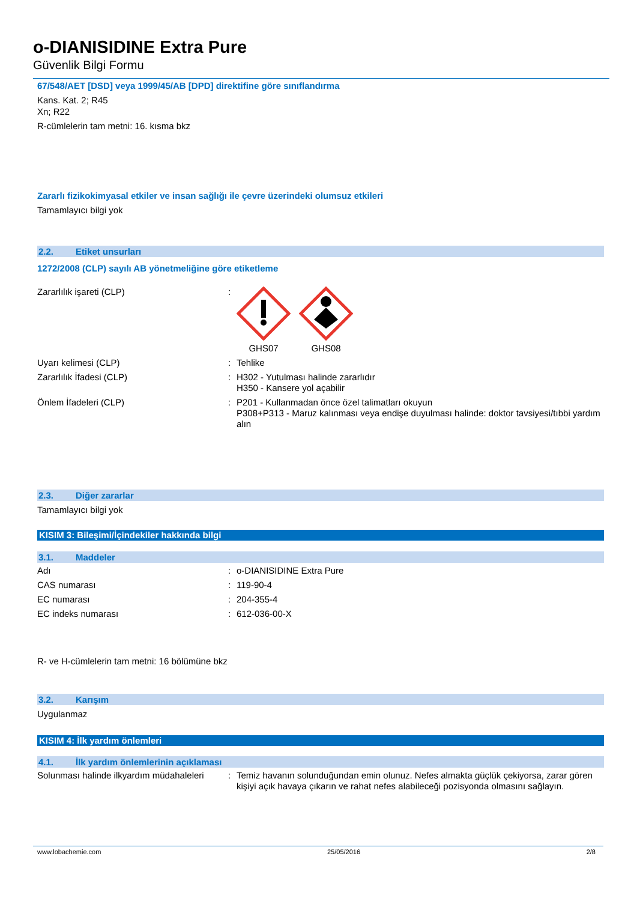o-DIANISIDINE Extra Pure
Güvenlik Bilgi Formu
67/548/AET [DSD] veya 1999/45/AB [DPD] direktifine göre sınıflandırma
Kans. Kat. 2; R45
Xn; R22
R-cümlelerin tam metni: 16. kısma bkz
Zararlı fizikokimyasal etkiler ve insan sağlığı ile çevre üzerindeki olumsuz etkileri
Tamamlayıcı bilgi yok
2.2. Etiket unsurları
1272/2008 (CLP) sayılı AB yönetmeliğine göre etiketleme
Zararlılık işareti (CLP) : GHS07 GHS08
Uyarı kelimesi (CLP) : Tehlike
Zararlılık İfadesi (CLP) : H302 - Yutulması halinde zararlıdır
H350 - Kansere yol açabilir
Önlem İfadeleri (CLP) : P201 - Kullanmadan önce özel talimatları okuyun
P308+P313 - Maruz kalınması veya endişe duyulması halinde: doktor tavsiyesi/tıbbi yardım alın
2.3. Diğer zararlar
Tamamlayıcı bilgi yok
KISIM 3: Bileşimi/İçindekiler hakkında bilgi
3.1. Maddeler
Adı : o-DIANISIDINE Extra Pure
CAS numarası : 119-90-4
EC numarası : 204-355-4
EC indeks numarası : 612-036-00-X
R- ve H-cümlelerin tam metni: 16 bölümüne bkz
3.2. Karışım
Uygulanmaz
KISIM 4: İlk yardım önlemleri
4.1. İlk yardım önlemlerinin açıklaması
Solunması halinde ilkyardım müdahaleleri
: Temiz havanın solunduğundan emin olunuz. Nefes almakta güçlük çekiyorsa, zarar gören kişiyi açık havaya çıkarın ve rahat nefes alabileceği pozisyonda olmasını sağlayın.
www.lobachemie.com 25/05/2016 2/8